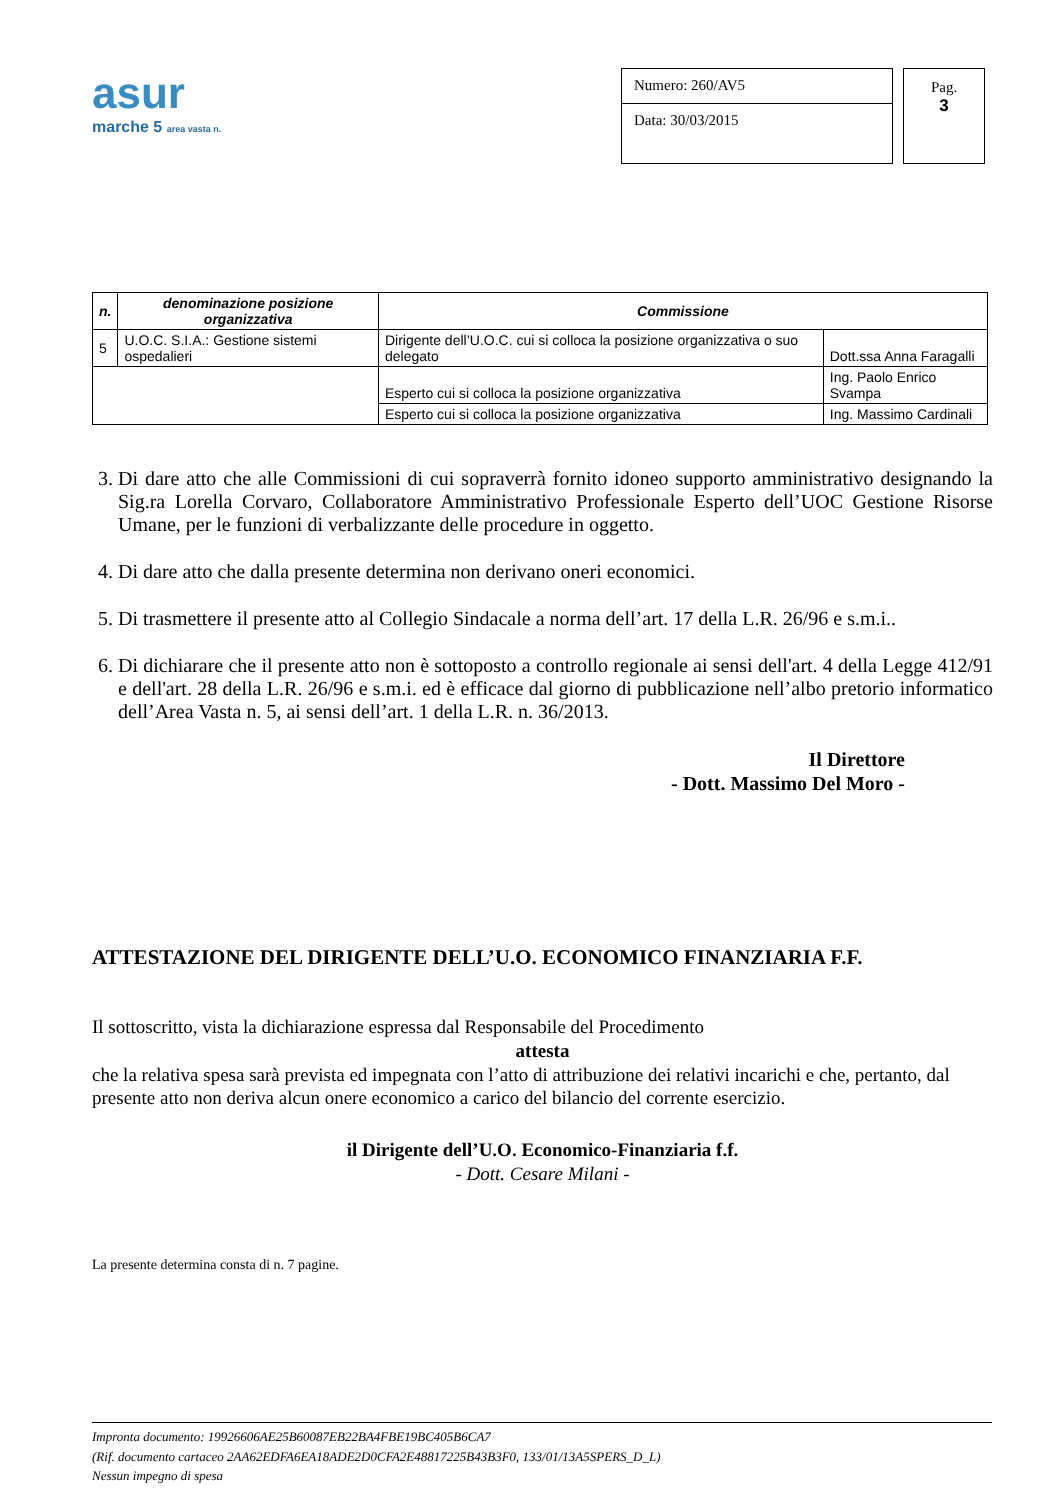asur
marche 5 area vasta n.
Numero: 260/AV5
Data: 30/03/2015
Pag.
3
| n. | denominazione posizione organizzativa | Commissione | |
| --- | --- | --- | --- |
| 5 | U.O.C. S.I.A.: Gestione sistemi ospedalieri | Dirigente dell’U.O.C. cui si colloca la posizione organizzativa o suo delegato | Dott.ssa Anna Faragalli |
| | | Esperto cui si colloca la posizione organizzativa | Ing. Paolo Enrico Svampa |
| | | Esperto cui si colloca la posizione organizzativa | Ing. Massimo Cardinali |
3. Di dare atto che alle Commissioni di cui sopraverrà fornito idoneo supporto amministrativo designando la Sig.ra Lorella Corvaro, Collaboratore Amministrativo Professionale Esperto dell’UOC Gestione Risorse Umane, per le funzioni di verbalizzante delle procedure in oggetto.
4. Di dare atto che dalla presente determina non derivano oneri economici.
5. Di trasmettere il presente atto al Collegio Sindacale a norma dell’art. 17 della L.R. 26/96 e s.m.i..
6. Di dichiarare che il presente atto non è sottoposto a controllo regionale ai sensi dell'art. 4 della Legge 412/91 e dell'art. 28 della L.R. 26/96 e s.m.i. ed è efficace dal giorno di pubblicazione nell’albo pretorio informatico dell’Area Vasta n. 5, ai sensi dell’art. 1 della L.R. n. 36/2013.
Il Direttore
- Dott. Massimo Del Moro -
ATTESTAZIONE DEL DIRIGENTE DELL’U.O. ECONOMICO FINANZIARIA F.F.
Il sottoscritto, vista la dichiarazione espressa dal Responsabile del Procedimento
attesta
che la relativa spesa sarà prevista ed impegnata con l’atto di attribuzione dei relativi incarichi e che, pertanto, dal presente atto non deriva alcun onere economico a carico del bilancio del corrente esercizio.
il Dirigente dell’U.O. Economico-Finanziaria f.f.
- Dott. Cesare Milani -
La presente determina consta di n. 7 pagine.
ALBO PRETORIO
Impronta documento: 19926606AE25B60087EB22BA4FBE19BC405B6CA7
(Rif. documento cartaceo 2AA62EDFA6EA18ADE2D0CFA2E48817225B43B3F0, 133/01/13A5SPERS_D_L)
Nessun impegno di spesa